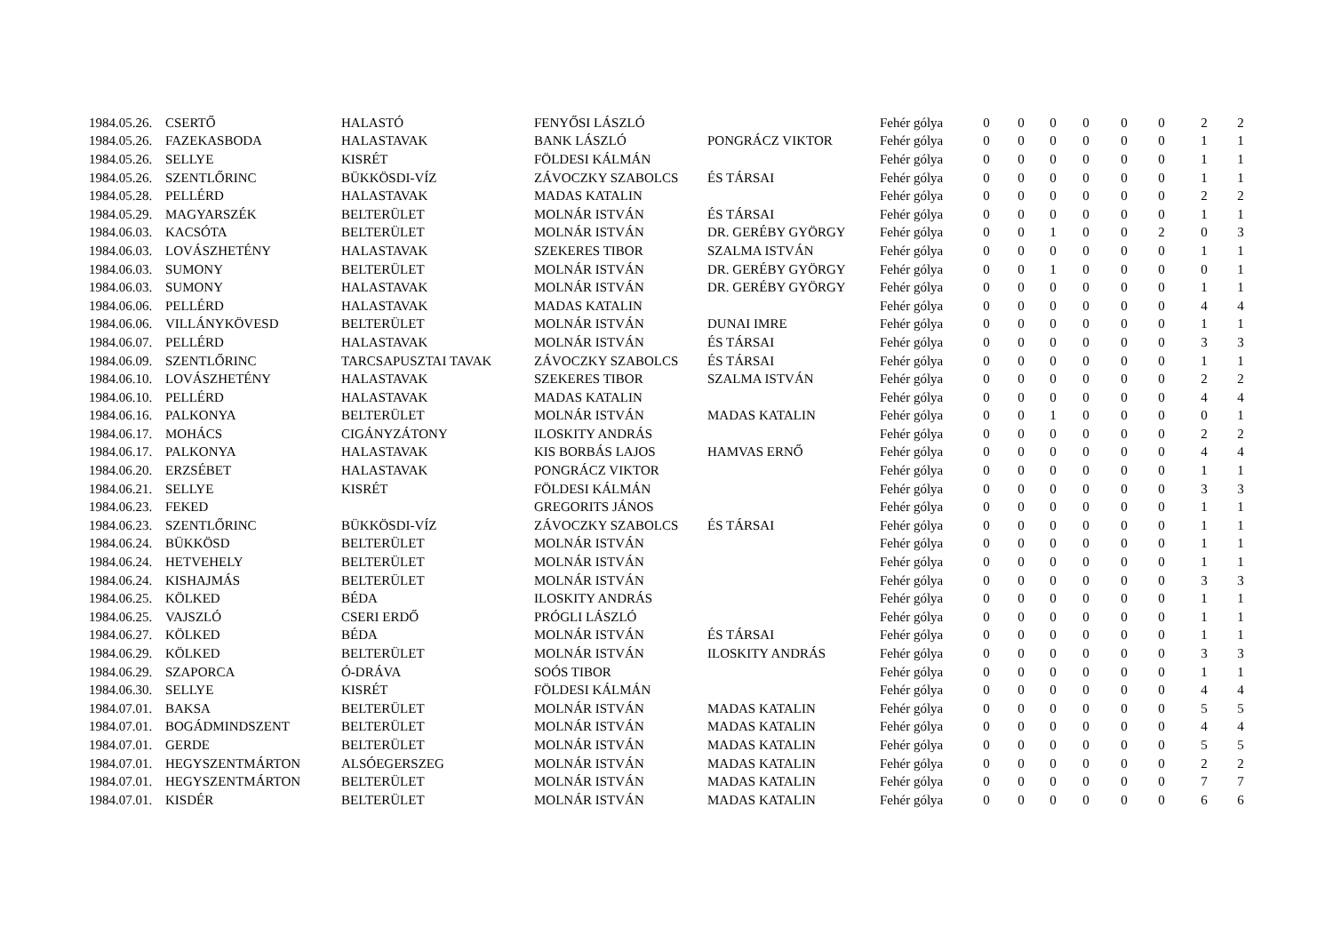| 1984.05.26. | CSERTŐ | HALASTÓ | FENYŐSI LÁSZLÓ | | Fehér gólya | 0 | 0 | 0 | 0 | 0 | 0 | 2 | 2 |
| 1984.05.26. | FAZEKASBODA | HALASTAVAK | BANK LÁSZLÓ | PONGRÁCZ VIKTOR | Fehér gólya | 0 | 0 | 0 | 0 | 0 | 0 | 1 | 1 |
| 1984.05.26. | SELLYE | KISRÉT | FÖLDESI KÁLMÁN | | Fehér gólya | 0 | 0 | 0 | 0 | 0 | 0 | 1 | 1 |
| 1984.05.26. | SZENTLŐRINC | BÜKKÖSDI-VÍZ | ZÁVOCZKY SZABOLCS | ÉS TÁRSAI | Fehér gólya | 0 | 0 | 0 | 0 | 0 | 0 | 1 | 1 |
| 1984.05.28. | PELLÉRD | HALASTAVAK | MADAS KATALIN | | Fehér gólya | 0 | 0 | 0 | 0 | 0 | 0 | 2 | 2 |
| 1984.05.29. | MAGYARSZÉK | BELTERÜLET | MOLNÁR ISTVÁN | ÉS TÁRSAI | Fehér gólya | 0 | 0 | 0 | 0 | 0 | 0 | 1 | 1 |
| 1984.06.03. | KACSÓTA | BELTERÜLET | MOLNÁR ISTVÁN | DR. GERÉBY GYÖRGY | Fehér gólya | 0 | 0 | 1 | 0 | 0 | 2 | 0 | 3 |
| 1984.06.03. | LOVÁSZHETÉNY | HALASTAVAK | SZEKERES TIBOR | SZALMA ISTVÁN | Fehér gólya | 0 | 0 | 0 | 0 | 0 | 0 | 1 | 1 |
| 1984.06.03. | SUMONY | BELTERÜLET | MOLNÁR ISTVÁN | DR. GERÉBY GYÖRGY | Fehér gólya | 0 | 0 | 1 | 0 | 0 | 0 | 0 | 1 |
| 1984.06.03. | SUMONY | HALASTAVAK | MOLNÁR ISTVÁN | DR. GERÉBY GYÖRGY | Fehér gólya | 0 | 0 | 0 | 0 | 0 | 0 | 1 | 1 |
| 1984.06.06. | PELLÉRD | HALASTAVAK | MADAS KATALIN | | Fehér gólya | 0 | 0 | 0 | 0 | 0 | 0 | 4 | 4 |
| 1984.06.06. | VILLÁNYKÖVESD | BELTERÜLET | MOLNÁR ISTVÁN | DUNAI IMRE | Fehér gólya | 0 | 0 | 0 | 0 | 0 | 0 | 1 | 1 |
| 1984.06.07. | PELLÉRD | HALASTAVAK | MOLNÁR ISTVÁN | ÉS TÁRSAI | Fehér gólya | 0 | 0 | 0 | 0 | 0 | 0 | 3 | 3 |
| 1984.06.09. | SZENTLŐRINC | TARCSAPUSZTAI TAVAK | ZÁVOCZKY SZABOLCS | ÉS TÁRSAI | Fehér gólya | 0 | 0 | 0 | 0 | 0 | 0 | 1 | 1 |
| 1984.06.10. | LOVÁSZHETÉNY | HALASTAVAK | SZEKERES TIBOR | SZALMA ISTVÁN | Fehér gólya | 0 | 0 | 0 | 0 | 0 | 0 | 2 | 2 |
| 1984.06.10. | PELLÉRD | HALASTAVAK | MADAS KATALIN | | Fehér gólya | 0 | 0 | 0 | 0 | 0 | 0 | 4 | 4 |
| 1984.06.16. | PALKONYA | BELTERÜLET | MOLNÁR ISTVÁN | MADAS KATALIN | Fehér gólya | 0 | 0 | 1 | 0 | 0 | 0 | 0 | 1 |
| 1984.06.17. | MOHÁCS | CIGÁNYZÁTONY | ILOSKITY ANDRÁS | | Fehér gólya | 0 | 0 | 0 | 0 | 0 | 0 | 2 | 2 |
| 1984.06.17. | PALKONYA | HALASTAVAK | KIS BORBÁS LAJOS | HAMVAS ERNŐ | Fehér gólya | 0 | 0 | 0 | 0 | 0 | 0 | 4 | 4 |
| 1984.06.20. | ERZSÉBET | HALASTAVAK | PONGRÁCZ VIKTOR | | Fehér gólya | 0 | 0 | 0 | 0 | 0 | 0 | 1 | 1 |
| 1984.06.21. | SELLYE | KISRÉT | FÖLDESI KÁLMÁN | | Fehér gólya | 0 | 0 | 0 | 0 | 0 | 0 | 3 | 3 |
| 1984.06.23. | FEKED | | GREGORITS JÁNOS | | Fehér gólya | 0 | 0 | 0 | 0 | 0 | 0 | 1 | 1 |
| 1984.06.23. | SZENTLŐRINC | BÜKKÖSDI-VÍZ | ZÁVOCZKY SZABOLCS | ÉS TÁRSAI | Fehér gólya | 0 | 0 | 0 | 0 | 0 | 0 | 1 | 1 |
| 1984.06.24. | BÜKKÖSD | BELTERÜLET | MOLNÁR ISTVÁN | | Fehér gólya | 0 | 0 | 0 | 0 | 0 | 0 | 1 | 1 |
| 1984.06.24. | HETVEHELY | BELTERÜLET | MOLNÁR ISTVÁN | | Fehér gólya | 0 | 0 | 0 | 0 | 0 | 0 | 1 | 1 |
| 1984.06.24. | KISHAJMÁS | BELTERÜLET | MOLNÁR ISTVÁN | | Fehér gólya | 0 | 0 | 0 | 0 | 0 | 0 | 3 | 3 |
| 1984.06.25. | KÖLKED | BÉDA | ILOSKITY ANDRÁS | | Fehér gólya | 0 | 0 | 0 | 0 | 0 | 0 | 1 | 1 |
| 1984.06.25. | VAJSZLÓ | CSERI ERDŐ | PRÓGLI LÁSZLÓ | | Fehér gólya | 0 | 0 | 0 | 0 | 0 | 0 | 1 | 1 |
| 1984.06.27. | KÖLKED | BÉDA | MOLNÁR ISTVÁN | ÉS TÁRSAI | Fehér gólya | 0 | 0 | 0 | 0 | 0 | 0 | 1 | 1 |
| 1984.06.29. | KÖLKED | BELTERÜLET | MOLNÁR ISTVÁN | ILOSKITY ANDRÁS | Fehér gólya | 0 | 0 | 0 | 0 | 0 | 0 | 3 | 3 |
| 1984.06.29. | SZAPORCA | Ó-DRÁVA | SOÓS TIBOR | | Fehér gólya | 0 | 0 | 0 | 0 | 0 | 0 | 1 | 1 |
| 1984.06.30. | SELLYE | KISRÉT | FÖLDESI KÁLMÁN | | Fehér gólya | 0 | 0 | 0 | 0 | 0 | 0 | 4 | 4 |
| 1984.07.01. | BAKSA | BELTERÜLET | MOLNÁR ISTVÁN | MADAS KATALIN | Fehér gólya | 0 | 0 | 0 | 0 | 0 | 0 | 5 | 5 |
| 1984.07.01. | BOGÁDMINDSZENT | BELTERÜLET | MOLNÁR ISTVÁN | MADAS KATALIN | Fehér gólya | 0 | 0 | 0 | 0 | 0 | 0 | 4 | 4 |
| 1984.07.01. | GERDE | BELTERÜLET | MOLNÁR ISTVÁN | MADAS KATALIN | Fehér gólya | 0 | 0 | 0 | 0 | 0 | 0 | 5 | 5 |
| 1984.07.01. | HEGYSZENTMÁRTON | ALSÓEGERSZEG | MOLNÁR ISTVÁN | MADAS KATALIN | Fehér gólya | 0 | 0 | 0 | 0 | 0 | 0 | 2 | 2 |
| 1984.07.01. | HEGYSZENTMÁRTON | BELTERÜLET | MOLNÁR ISTVÁN | MADAS KATALIN | Fehér gólya | 0 | 0 | 0 | 0 | 0 | 0 | 7 | 7 |
| 1984.07.01. | KISDÉR | BELTERÜLET | MOLNÁR ISTVÁN | MADAS KATALIN | Fehér gólya | 0 | 0 | 0 | 0 | 0 | 0 | 6 | 6 |